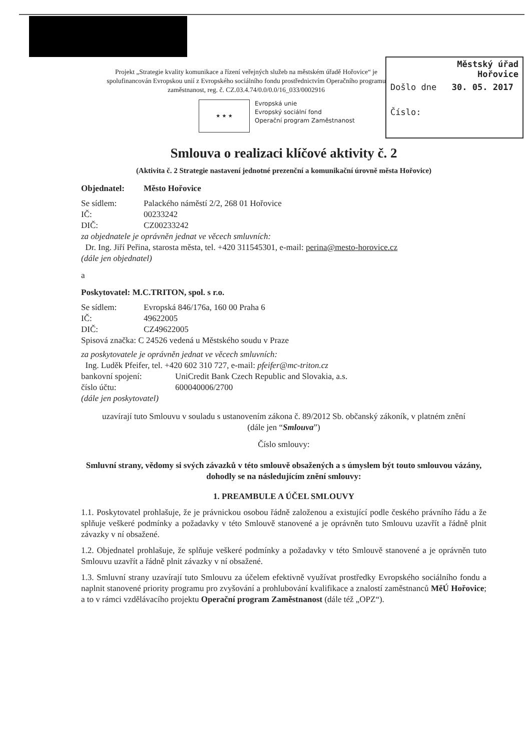Městský úřad
Hořovice
Došlo dne 30. 05. 2017
Číslo:
Projekt „Strategie kvality komunikace a řízení veřejných služeb na městském úřadě Hořovice“ je spolufinancován Evropskou unií z Evropského sociálního fondu prostřednictvím Operačního programu zaměstnanost, reg. č. CZ.03.4.74/0.0/0.0/16_033/0002916
★ ★ ★
Evropská unie
Evropský sociální fond
Operační program Zaměstnanost
Smlouva o realizaci klíčové aktivity č. 2
(Aktivita č. 2 Strategie nastavení jednotné prezenční a komunikační úrovně města Hořovice)
Objednatel: Město Hořovice
Se sídlem: Palackého náměstí 2/2, 268 01 Hořovice
IČ: 00233242
DIČ: CZ00233242
za objednatele je oprávněn jednat ve věcech smluvních:
Dr. Ing. Jiří Peřina, starosta města, tel. +420 311545301, e-mail: perina@mesto-horovice.cz
(dále jen objednatel)
a
Poskytovatel: M.C.TRITON, spol. s r.o.
Se sídlem: Evropská 846/176a, 160 00 Praha 6
IČ: 49622005
DIČ: CZ49622005
Spisová značka: C 24526 vedená u Městského soudu v Praze
za poskytovatele je oprávněn jednat ve věcech smluvních:
Ing. Luděk Pfeifer, tel. +420 602 310 727, e-mail: pfeifer@mc-triton.cz
bankovní spojení: UniCredit Bank Czech Republic and Slovakia, a.s.
číslo účtu: 600040006/2700
(dále jen poskytovatel)
uzavírají tuto Smlouvu v souladu s ustanovením zákona č. 89/2012 Sb. občanský zákoník, v platném znění
(dále jen “Smlouva”)
Číslo smlouvy:
Smluvní strany, vědomy si svých závazků v této smlouvě obsažených a s úmyslem být touto smlouvou vázány, dohodly se na následujícím znění smlouvy:
1. PREAMBULE A ÚČEL SMLOUVY
1.1. Poskytovatel prohlašuje, že je právnickou osobou řádně založenou a existující podle českého právního řádu a že splňuje veškeré podmínky a požadavky v této Smlouvě stanovené a je oprávněn tuto Smlouvu uzavřít a řádně plnit závazky v ní obsažené.
1.2. Objednatel prohlašuje, že splňuje veškeré podmínky a požadavky v této Smlouvě stanovené a je oprávněn tuto Smlouvu uzavřít a řádně plnit závazky v ní obsažené.
1.3. Smluvní strany uzavírají tuto Smlouvu za účelem efektivně využívat prostředky Evropského sociálního fondu a naplnit stanovené priority programu pro zvyšování a prohlubování kvalifikace a znalostí zaměstnanců MěÚ Hořovice; a to v rámci vzdělávacího projektu Operační program Zaměstnanost (dále též „OPZ“).